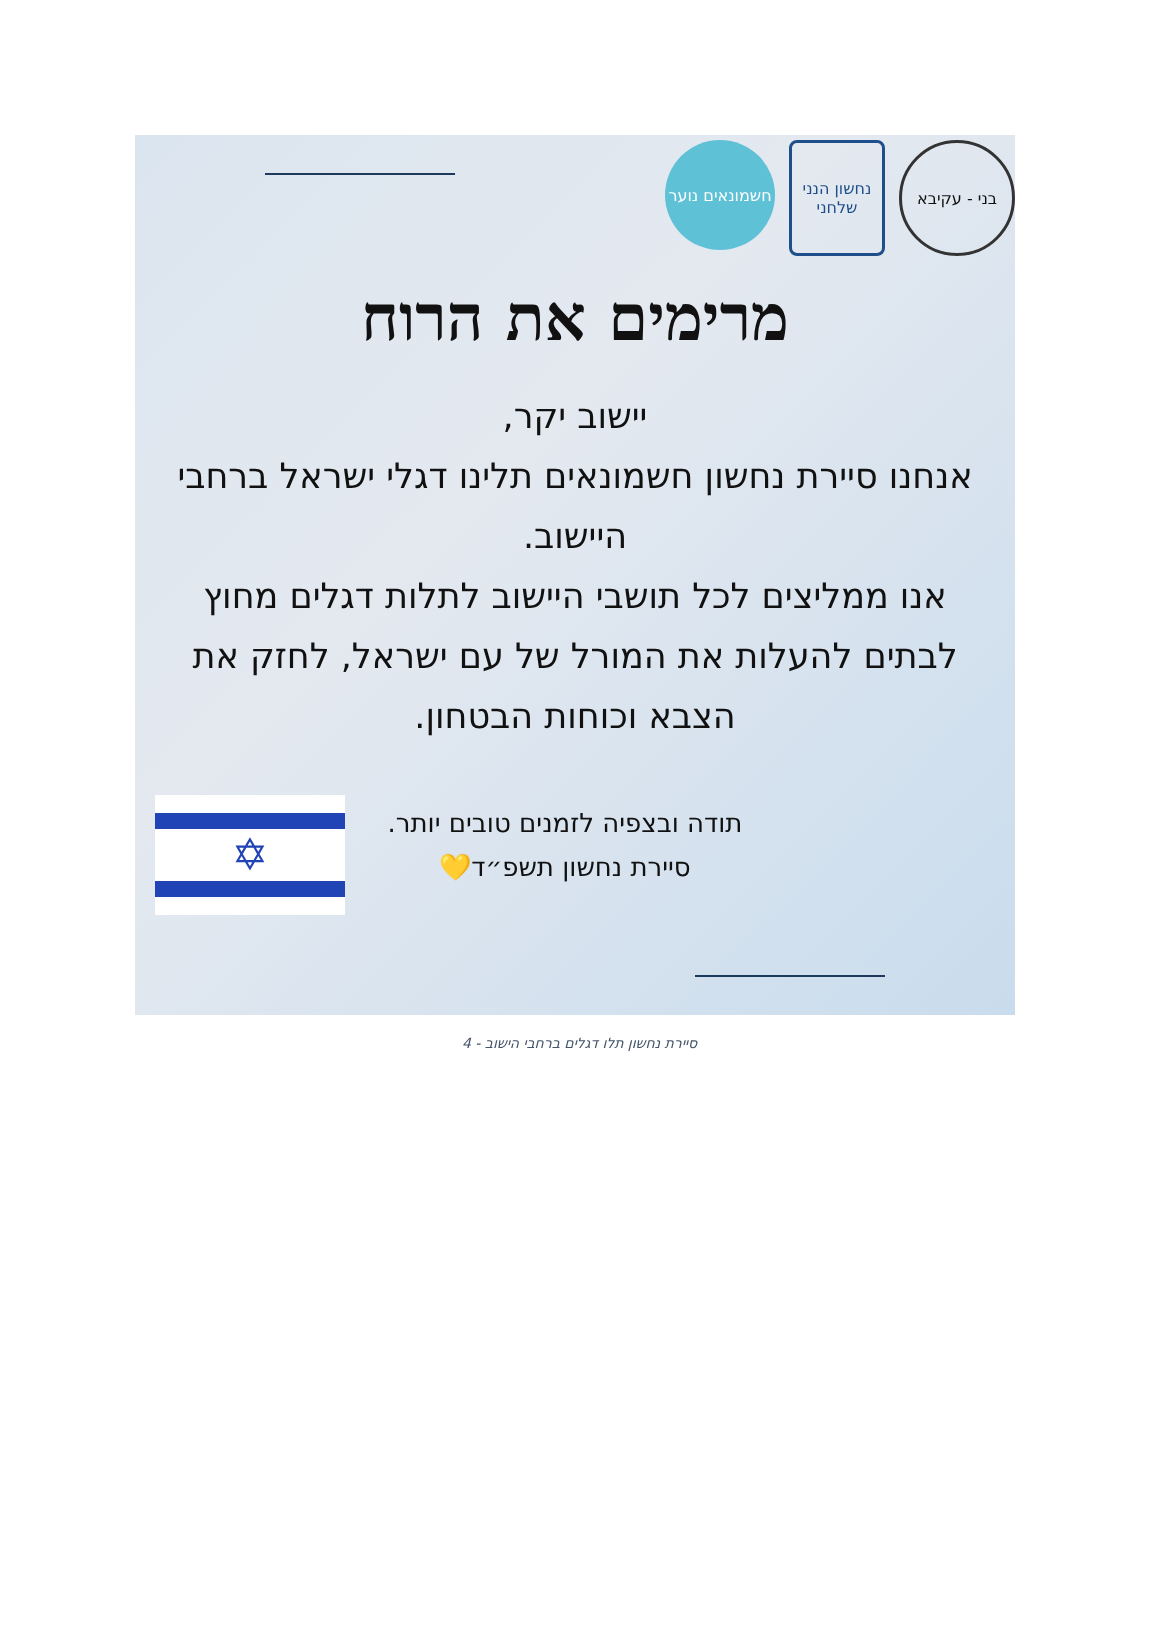בני - עקיבא נחשון הנני שלחני
חשמונאים נוער
מרימים את הרוח
יישוב יקר,
אנחנו סיירת נחשון חשמונאים תלינו דגלי ישראל ברחבי היישוב.
אנו ממליצים לכל תושבי היישוב לתלות דגלים מחוץ לבתים להעלות את המורל של עם ישראל, לחזק את הצבא וכוחות הבטחון.
תודה ובצפיה לזמנים טובים יותר.
סיירת נחשון תשפ״ד💛
✡
סיירת נחשון תלו דגלים ברחבי הישוב - 4